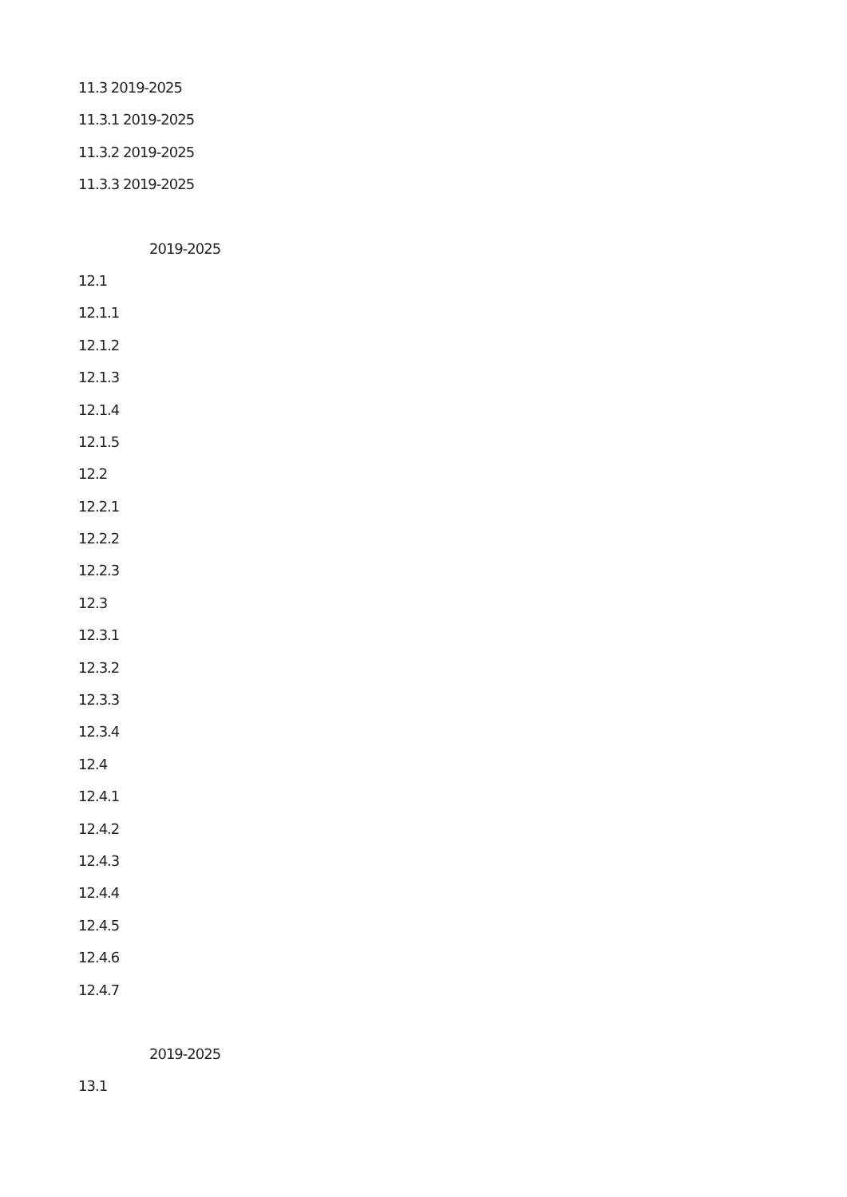11.3 2019-2025
11.3.1 2019-2025
11.3.2 2019-2025
11.3.3 2019-2025
2019-2025
12.1
12.1.1
12.1.2
12.1.3
12.1.4
12.1.5
12.2
12.2.1
12.2.2
12.2.3
12.3
12.3.1
12.3.2
12.3.3
12.3.4
12.4
12.4.1
12.4.2
12.4.3
12.4.4
12.4.5
12.4.6
12.4.7
2019-2025
13.1